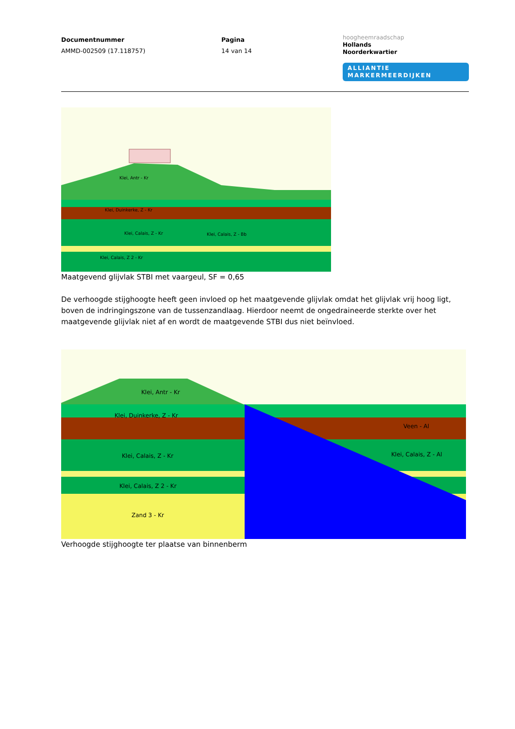Documentnummer
AMMD-002509 (17.118757)
Pagina
14 van 14
hoogheemraadschap
Hollands
Noorderkwartier
ALLIANTIE MARKERMEERDIJKEN
Klei, Antr - Kr
Klei, Duinkerke, Z - Kr
Klei, Calais, Z - Kr
Klei, Calais, Z - Bb
Klei, Calais, Z 2 - Kr
Maatgevend glijvlak STBI met vaargeul, SF = 0,65
De verhoogde stijghoogte heeft geen invloed op het maatgevende glijvlak omdat het glijvlak vrij hoog ligt, boven de indringingszone van de tussenzandlaag. Hierdoor neemt de ongedraineerde sterkte over het maatgevende glijvlak niet af en wordt de maatgevende STBI dus niet beïnvloed.
Klei, Antr - Kr
Klei, Duinkerke, Z - Kr
Klei, Calais, Z - Kr
Klei, Calais, Z 2 - Kr
Zand 3 - Kr
Veen - Al
Klei, Calais, Z - Al
Verhoogde stijghoogte ter plaatse van binnenberm